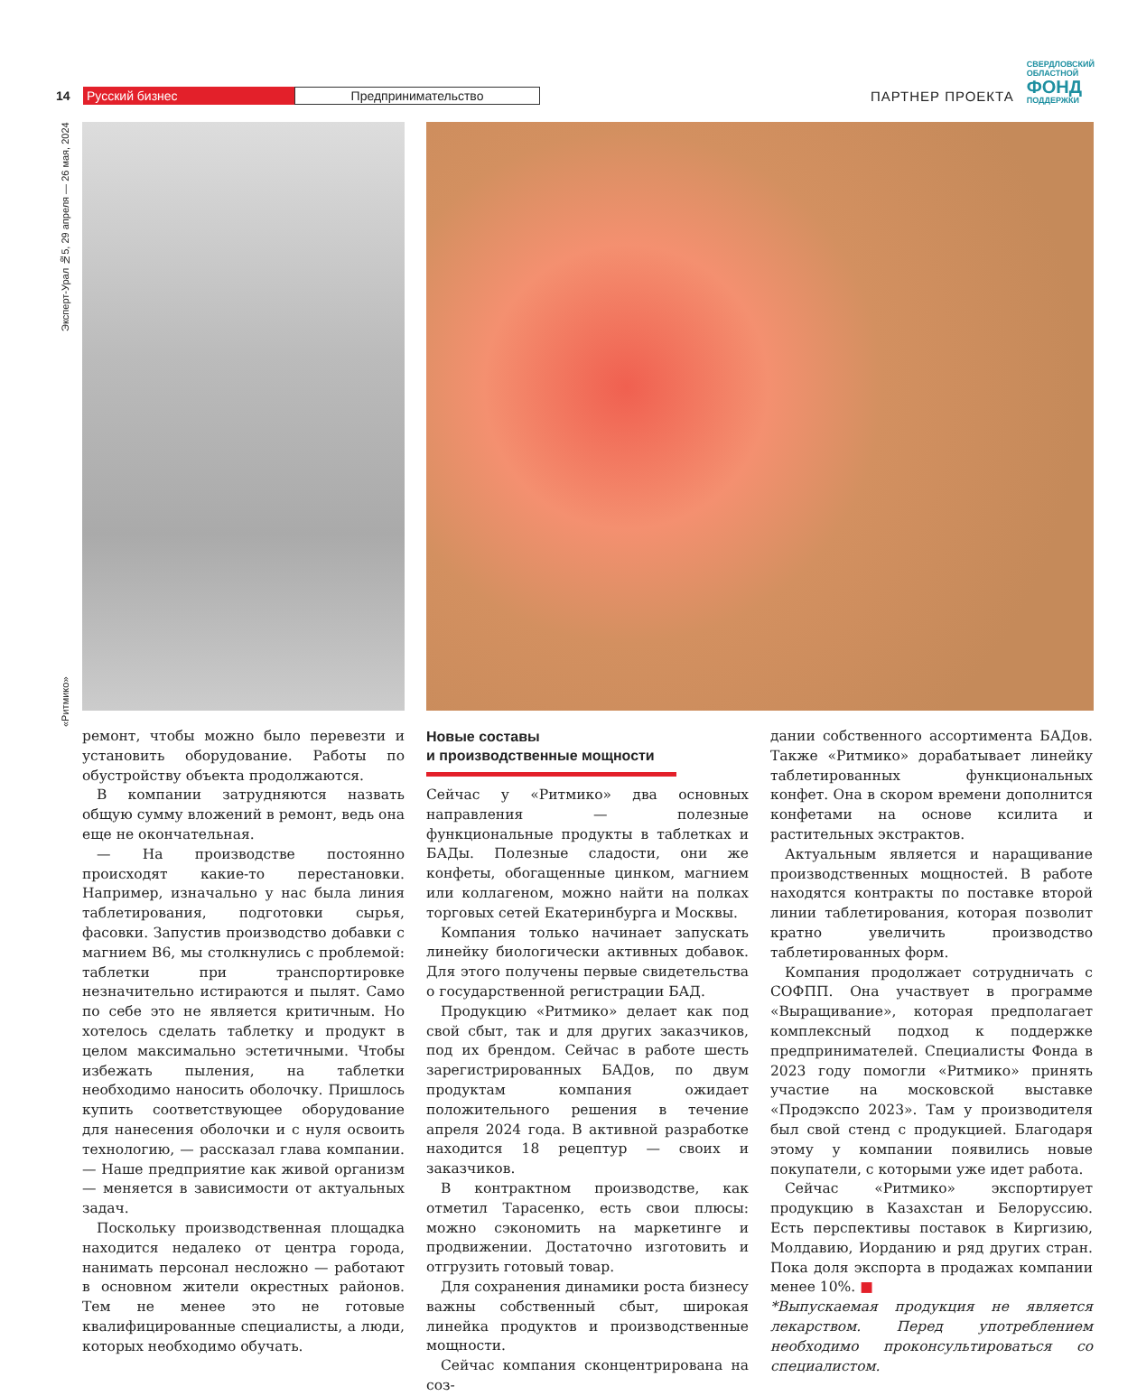14 Русский бизнес Предпринимательство ПАРТНЕР ПРОЕКТА СВЕРДЛОВСКИЙ
ОБЛАСТНОЙ
ФОНД
ПОДДЕРЖКИ
«Ритмико» Эксперт-Урал №5, 29 апреля — 26 мая, 2024
ремонт, чтобы можно было перевезти и установить оборудование. Работы по обустройству объекта продолжаются.
В компании затрудняются назвать общую сумму вложений в ремонт, ведь она еще не окончательная.
— На производстве постоянно происходят какие-то перестановки. Например, изначально у нас была линия таблетирования, подготовки сырья, фасовки. Запустив производство добавки с магнием В6, мы столкнулись с проблемой: таблетки при транспортировке незначительно истираются и пылят. Само по себе это не является критичным. Но хотелось сделать таблетку и продукт в целом максимально эстетичными. Чтобы избежать пыления, на таблетки необходимо наносить оболочку. Пришлось купить соответствующее оборудование для нанесения оболочки и с нуля освоить технологию, — рассказал глава компании. — Наше предприятие как живой организм — меняется в зависимости от актуальных задач.
Поскольку производственная площадка находится недалеко от центра города, нанимать персонал несложно — работают в основном жители окрестных районов. Тем не менее это не готовые квалифицированные специалисты, а люди, которых необходимо обучать.
Новые составы
и производственные мощности
Сейчас у «Ритмико» два основных направления — полезные функциональные продукты в таблетках и БАДы. Полезные сладости, они же конфеты, обогащенные цинком, магнием или коллагеном, можно найти на полках торговых сетей Екатеринбурга и Москвы.
Компания только начинает запускать линейку биологически активных добавок. Для этого получены первые свидетельства о государственной регистрации БАД.
Продукцию «Ритмико» делает как под свой сбыт, так и для других заказчиков, под их брендом. Сейчас в работе шесть зарегистрированных БАДов, по двум продуктам компания ожидает положительного решения в течение апреля 2024 года. В активной разработке находится 18 рецептур — своих и заказчиков.
В контрактном производстве, как отметил Тарасенко, есть свои плюсы: можно сэкономить на маркетинге и продвижении. Достаточно изготовить и отгрузить готовый товар.
Для сохранения динамики роста бизнесу важны собственный сбыт, широкая линейка продуктов и производственные мощности.
Сейчас компания сконцентрирована на соз-
дании собственного ассортимента БАДов. Также «Ритмико» дорабатывает линейку таблетированных функциональных конфет. Она в скором времени дополнится конфетами на основе ксилита и растительных экстрактов.
Актуальным является и наращивание производственных мощностей. В работе находятся контракты по поставке второй линии таблетирования, которая позволит кратно увеличить производство таблетированных форм.
Компания продолжает сотрудничать с СОФПП. Она участвует в программе «Выращивание», которая предполагает комплексный подход к поддержке предпринимателей. Специалисты Фонда в 2023 году помогли «Ритмико» принять участие на московской выставке «Продэкспо 2023». Там у производителя был свой стенд с продукцией. Благодаря этому у компании появились новые покупатели, с которыми уже идет работа.
Сейчас «Ритмико» экспортирует продукцию в Казахстан и Белоруссию. Есть перспективы поставок в Киргизию, Молдавию, Иорданию и ряд других стран. Пока доля экспорта в продажах компании менее 10%. ■
*Выпускаемая продукция не является лекарством. Перед употреблением необходимо проконсультироваться со специалистом.